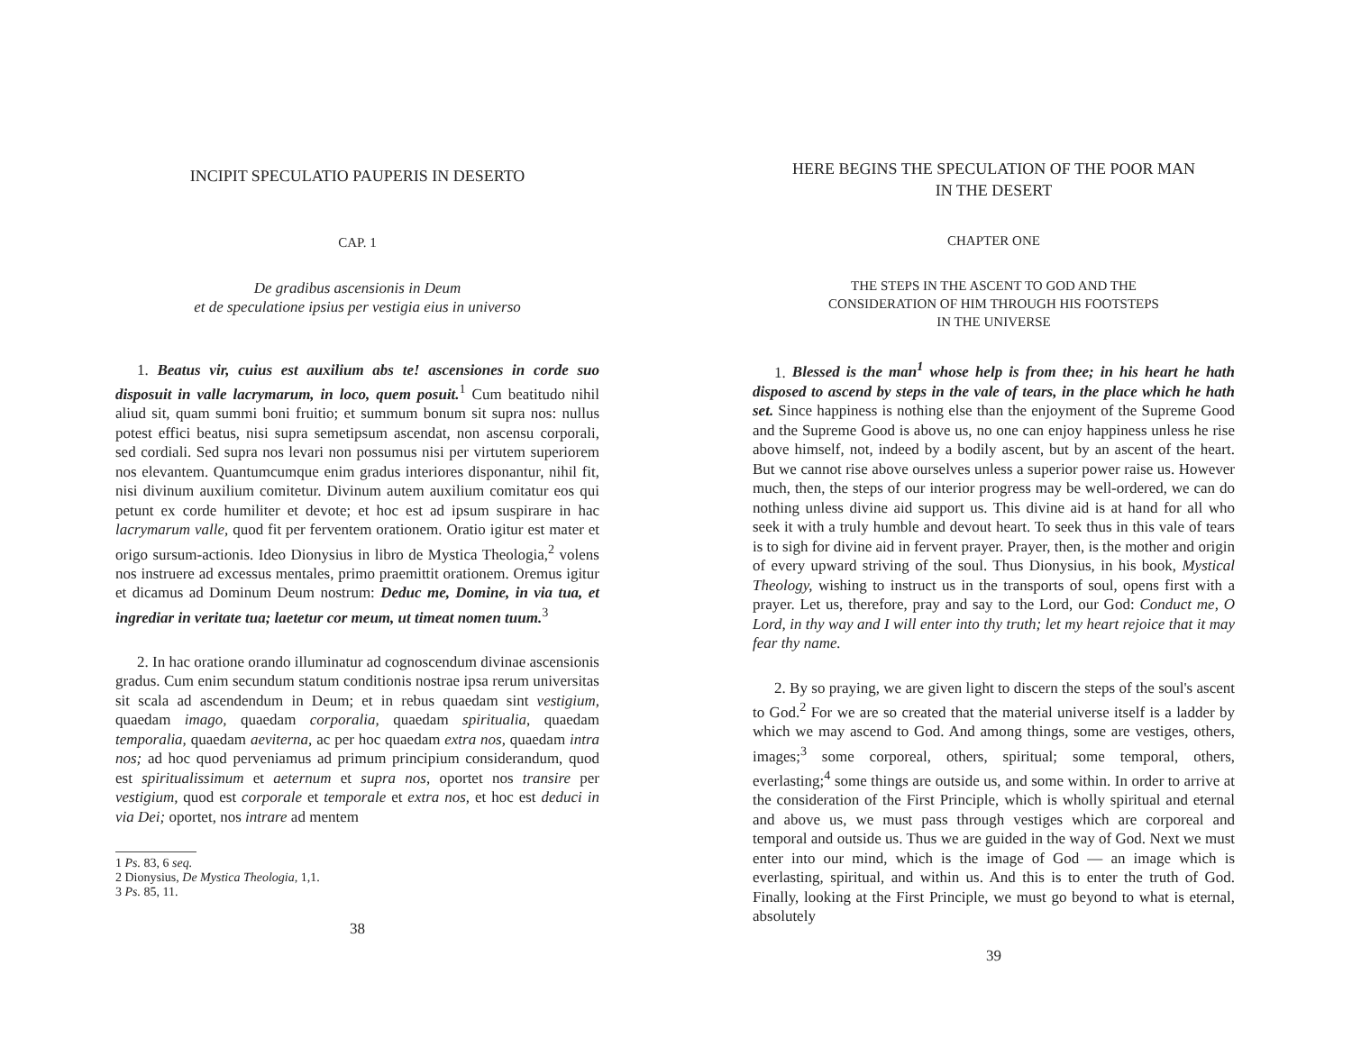INCIPIT SPECULATIO PAUPERIS IN DESERTO
CAP. 1
De gradibus ascensionis in Deum
et de speculatione ipsius per vestigia eius in universo
1. Beatus vir, cuius est auxilium abs te! ascensiones in corde suo disposuit in valle lacrymarum, in loco, quem posuit.<sup>1</sup> Cum beatitudo nihil aliud sit, quam summi boni fruitio; et summum bonum sit supra nos: nullus potest effici beatus, nisi supra semetipsum ascendat, non ascensu corporali, sed cordiali. Sed supra nos levari non possumus nisi per virtutem superiorem nos elevantem. Quantumcumque enim gradus interiores disponantur, nihil fit, nisi divinum auxilium comitetur. Divinum autem auxilium comitatur eos qui petunt ex corde humiliter et devote; et hoc est ad ipsum suspirare in hac lacrymarum valle, quod fit per ferventem orationem. Oratio igitur est mater et origo sursum-actionis. Ideo Dionysius in libro de Mystica Theologia,<sup>2</sup> volens nos instruere ad excessus mentales, primo praemittit orationem. Oremus igitur et dicamus ad Dominum Deum nostrum: Deduc me, Domine, in via tua, et ingrediar in veritate tua; laetetur cor meum, ut timeat nomen tuum.<sup>3</sup>
2. In hac oratione orando illuminatur ad cognoscendum divinae ascensionis gradus. Cum enim secundum statum conditionis nostrae ipsa rerum universitas sit scala ad ascendendum in Deum; et in rebus quaedam sint vestigium, quaedam imago, quaedam corporalia, quaedam spiritualia, quaedam temporalia, quaedam aeviterna, ac per hoc quaedam extra nos, quaedam intra nos; ad hoc quod perveniamus ad primum principium considerandum, quod est spiritualissimum et aeternum et supra nos, oportet nos transire per vestigium, quod est corporale et temporale et extra nos, et hoc est deduci in via Dei; oportet, nos intrare ad mentem
1 Ps. 83, 6 seq.
2 Dionysius, De Mystica Theologia, 1,1.
3 Ps. 85, 11.
38
HERE BEGINS THE SPECULATION OF THE POOR MAN
IN THE DESERT
CHAPTER ONE
THE STEPS IN THE ASCENT TO GOD AND THE
CONSIDERATION OF HIM THROUGH HIS FOOTSTEPS
IN THE UNIVERSE
1. Blessed is the man<sup>1</sup> whose help is from thee; in his heart he hath disposed to ascend by steps in the vale of tears, in the place which he hath set. Since happiness is nothing else than the enjoyment of the Supreme Good and the Supreme Good is above us, no one can enjoy happiness unless he rise above himself, not, indeed by a bodily ascent, but by an ascent of the heart. But we cannot rise above ourselves unless a superior power raise us. However much, then, the steps of our interior progress may be well-ordered, we can do nothing unless divine aid support us. This divine aid is at hand for all who seek it with a truly humble and devout heart. To seek thus in this vale of tears is to sigh for divine aid in fervent prayer. Prayer, then, is the mother and origin of every upward striving of the soul. Thus Dionysius, in his book, Mystical Theology, wishing to instruct us in the transports of soul, opens first with a prayer. Let us, therefore, pray and say to the Lord, our God: Conduct me, O Lord, in thy way and I will enter into thy truth; let my heart rejoice that it may fear thy name.
2. By so praying, we are given light to discern the steps of the soul's ascent to God.<sup>2</sup> For we are so created that the material universe itself is a ladder by which we may ascend to God. And among things, some are vestiges, others, images;<sup>3</sup> some corporeal, others, spiritual; some temporal, others, everlasting;<sup>4</sup> some things are outside us, and some within. In order to arrive at the consideration of the First Principle, which is wholly spiritual and eternal and above us, we must pass through vestiges which are corporeal and temporal and outside us. Thus we are guided in the way of God. Next we must enter into our mind, which is the image of God — an image which is everlasting, spiritual, and within us. And this is to enter the truth of God. Finally, looking at the First Principle, we must go beyond to what is eternal, absolutely
39